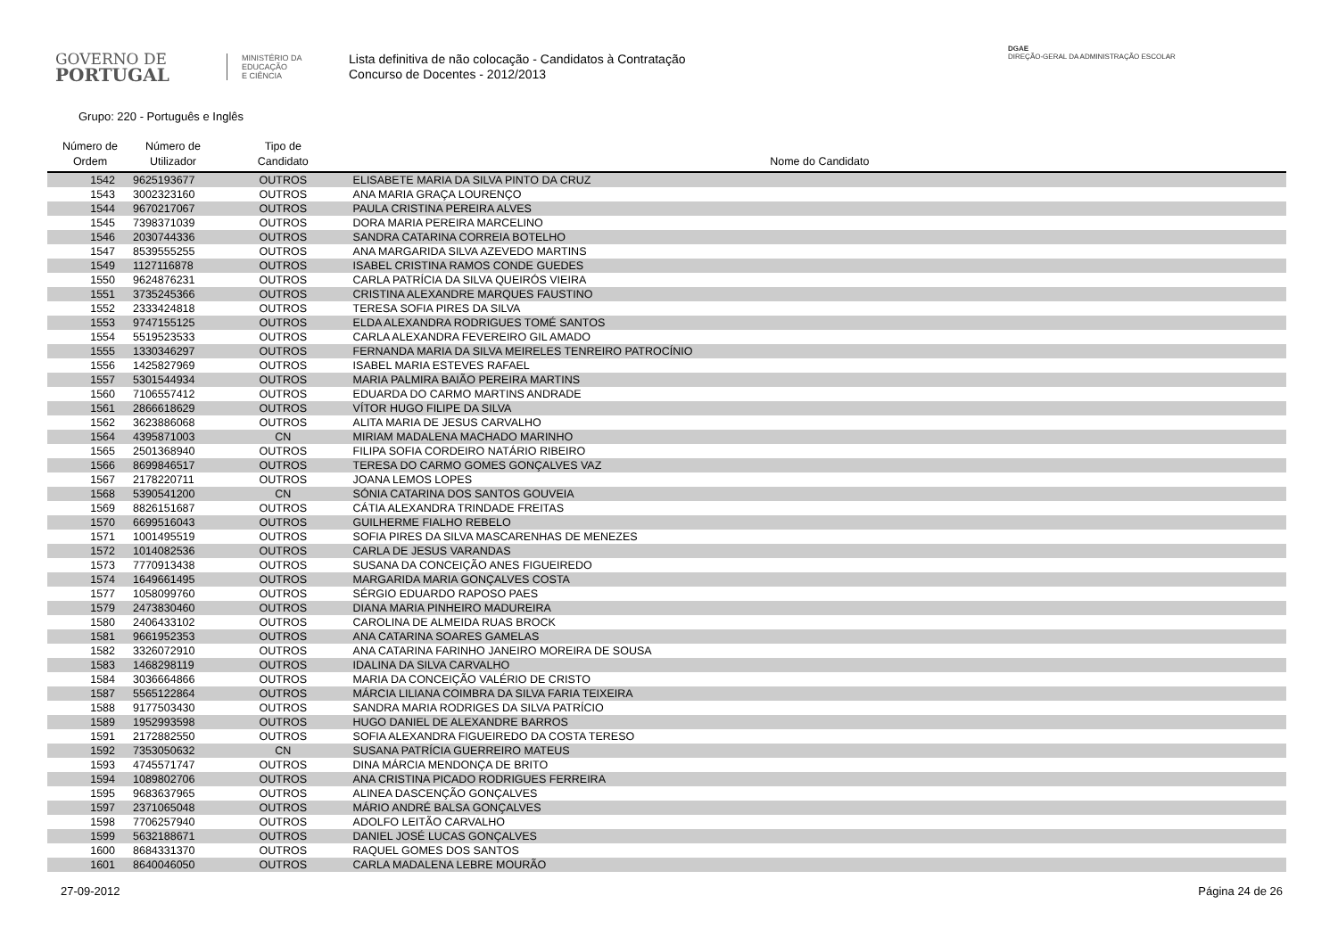GOVERNO DE
PORTUGAL
MINISTÉRIO DA EDUCAÇÃO
E CIÊNCIA
Lista definitiva de não colocação - Candidatos à Contratação
Concurso de Docentes - 2012/2013
DGAE
DIREÇÃO-GERAL DA ADMINISTRAÇÃO ESCOLAR
Grupo: 220 - Português e Inglês
| Número de Ordem | Número de Utilizador | Tipo de Candidato | Nome do Candidato |
| --- | --- | --- | --- |
| 1542 | 9625193677 | OUTROS | ELISABETE MARIA DA SILVA PINTO DA CRUZ |
| 1543 | 3002323160 | OUTROS | ANA MARIA GRAÇA LOURENÇO |
| 1544 | 9670217067 | OUTROS | PAULA CRISTINA PEREIRA ALVES |
| 1545 | 7398371039 | OUTROS | DORA MARIA PEREIRA MARCELINO |
| 1546 | 2030744336 | OUTROS | SANDRA CATARINA CORREIA BOTELHO |
| 1547 | 8539555255 | OUTROS | ANA MARGARIDA SILVA AZEVEDO MARTINS |
| 1549 | 1127116878 | OUTROS | ISABEL CRISTINA RAMOS CONDE GUEDES |
| 1550 | 9624876231 | OUTROS | CARLA PATRÍCIA DA SILVA QUEIRÓS VIEIRA |
| 1551 | 3735245366 | OUTROS | CRISTINA ALEXANDRE MARQUES FAUSTINO |
| 1552 | 2333424818 | OUTROS | TERESA SOFIA PIRES DA SILVA |
| 1553 | 9747155125 | OUTROS | ELDA ALEXANDRA RODRIGUES TOMÉ SANTOS |
| 1554 | 5519523533 | OUTROS | CARLA ALEXANDRA FEVEREIRO GIL AMADO |
| 1555 | 1330346297 | OUTROS | FERNANDA MARIA DA SILVA MEIRELES TENREIRO PATROCÍNIO |
| 1556 | 1425827969 | OUTROS | ISABEL MARIA ESTEVES RAFAEL |
| 1557 | 5301544934 | OUTROS | MARIA PALMIRA BAIÃO PEREIRA MARTINS |
| 1560 | 7106557412 | OUTROS | EDUARDA DO CARMO MARTINS ANDRADE |
| 1561 | 2866618629 | OUTROS | VÍTOR HUGO FILIPE DA SILVA |
| 1562 | 3623886068 | OUTROS | ALITA MARIA DE JESUS CARVALHO |
| 1564 | 4395871003 | CN | MIRIAM MADALENA MACHADO MARINHO |
| 1565 | 2501368940 | OUTROS | FILIPA SOFIA CORDEIRO NATÁRIO RIBEIRO |
| 1566 | 8699846517 | OUTROS | TERESA DO CARMO GOMES GONÇALVES VAZ |
| 1567 | 2178220711 | OUTROS | JOANA LEMOS LOPES |
| 1568 | 5390541200 | CN | SÓNIA CATARINA DOS SANTOS GOUVEIA |
| 1569 | 8826151687 | OUTROS | CÁTIA ALEXANDRA TRINDADE FREITAS |
| 1570 | 6699516043 | OUTROS | GUILHERME FIALHO REBELO |
| 1571 | 1001495519 | OUTROS | SOFIA PIRES DA SILVA MASCARENHAS DE MENEZES |
| 1572 | 1014082536 | OUTROS | CARLA DE JESUS VARANDAS |
| 1573 | 7770913438 | OUTROS | SUSANA DA CONCEIÇÃO ANES FIGUEIREDO |
| 1574 | 1649661495 | OUTROS | MARGARIDA MARIA GONÇALVES COSTA |
| 1577 | 1058099760 | OUTROS | SÉRGIO EDUARDO RAPOSO PAES |
| 1579 | 2473830460 | OUTROS | DIANA MARIA PINHEIRO MADUREIRA |
| 1580 | 2406433102 | OUTROS | CAROLINA DE ALMEIDA RUAS BROCK |
| 1581 | 9661952353 | OUTROS | ANA CATARINA SOARES GAMELAS |
| 1582 | 3326072910 | OUTROS | ANA CATARINA FARINHO JANEIRO MOREIRA DE SOUSA |
| 1583 | 1468298119 | OUTROS | IDALINA DA SILVA CARVALHO |
| 1584 | 3036664866 | OUTROS | MARIA DA CONCEIÇÃO VALÉRIO DE CRISTO |
| 1587 | 5565122864 | OUTROS | MÁRCIA LILIANA COIMBRA DA SILVA FARIA TEIXEIRA |
| 1588 | 9177503430 | OUTROS | SANDRA MARIA RODRIGES DA SILVA PATRÍCIO |
| 1589 | 1952993598 | OUTROS | HUGO DANIEL DE ALEXANDRE BARROS |
| 1591 | 2172882550 | OUTROS | SOFIA ALEXANDRA FIGUEIREDO DA COSTA TERESO |
| 1592 | 7353050632 | CN | SUSANA PATRÍCIA GUERREIRO MATEUS |
| 1593 | 4745571747 | OUTROS | DINA MÁRCIA MENDONÇA DE BRITO |
| 1594 | 1089802706 | OUTROS | ANA CRISTINA PICADO RODRIGUES FERREIRA |
| 1595 | 9683637965 | OUTROS | ALINEA DASCENÇÃO GONÇALVES |
| 1597 | 2371065048 | OUTROS | MÁRIO ANDRÉ BALSA GONÇALVES |
| 1598 | 7706257940 | OUTROS | ADOLFO LEITÃO CARVALHO |
| 1599 | 5632188671 | OUTROS | DANIEL JOSÉ LUCAS GONÇALVES |
| 1600 | 8684331370 | OUTROS | RAQUEL GOMES DOS SANTOS |
| 1601 | 8640046050 | OUTROS | CARLA MADALENA LEBRE MOURÃO |
27-09-2012 Página 24 de 26